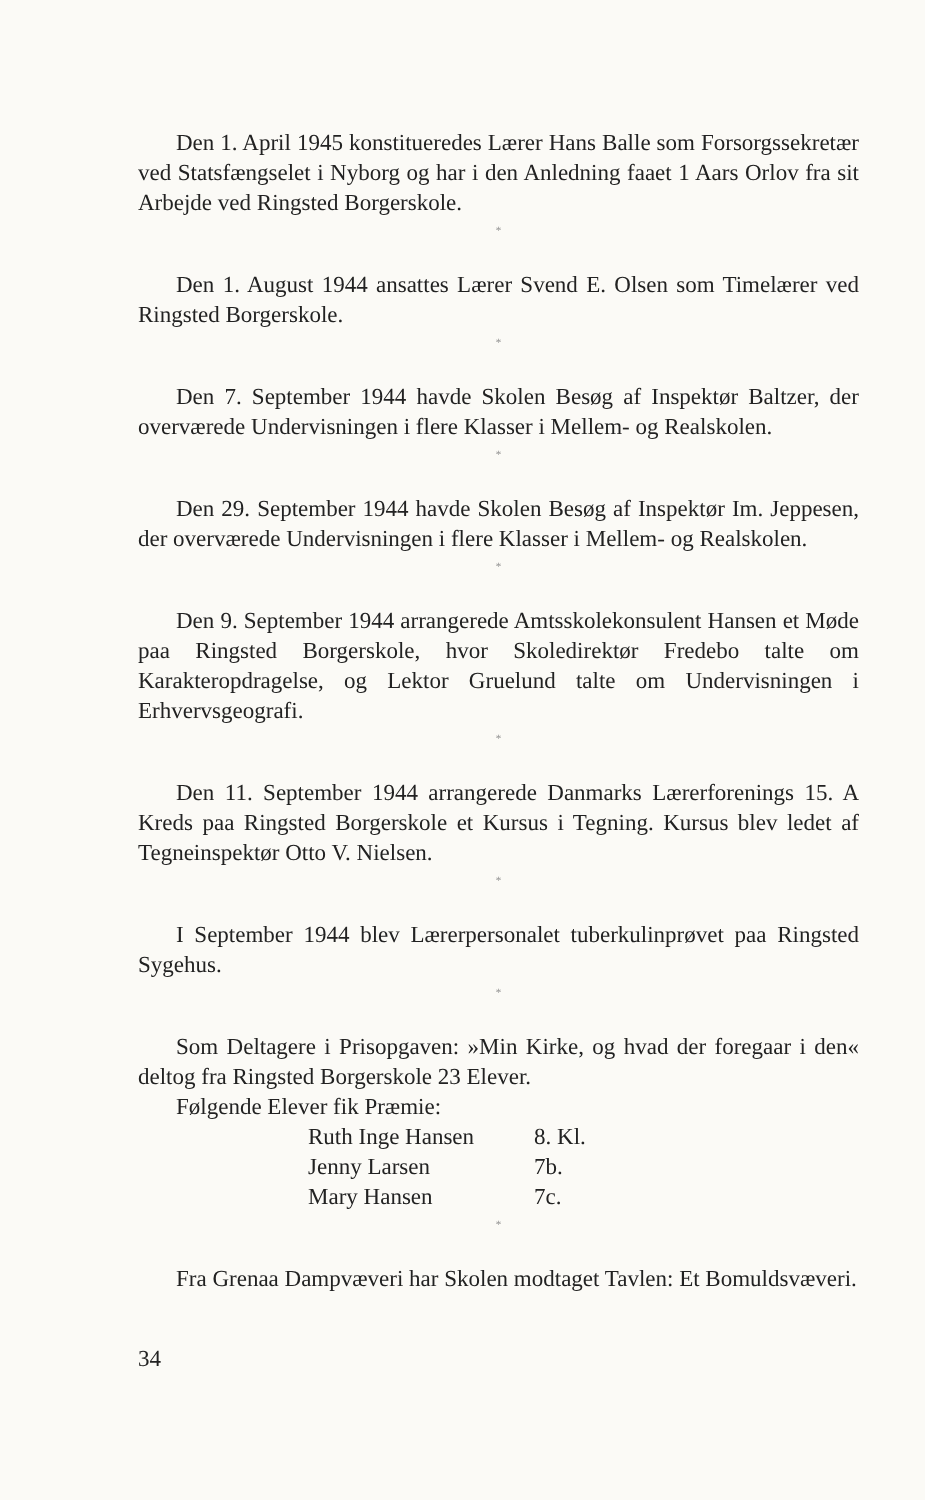Den 1. April 1945 konstitueredes Lærer Hans Balle som Forsorgssekretær ved Statsfængselet i Nyborg og har i den Anledning faaet 1 Aars Orlov fra sit Arbejde ved Ringsted Borgerskole.
*
Den 1. August 1944 ansattes Lærer Svend E. Olsen som Timelærer ved Ringsted Borgerskole.
*
Den 7. September 1944 havde Skolen Besøg af Inspektør Baltzer, der overværede Undervisningen i flere Klasser i Mellem- og Realskolen.
*
Den 29. September 1944 havde Skolen Besøg af Inspektør Im. Jeppesen, der overværede Undervisningen i flere Klasser i Mellem- og Realskolen.
*
Den 9. September 1944 arrangerede Amtsskolekonsulent Hansen et Møde paa Ringsted Borgerskole, hvor Skoledirektør Fredebo talte om Karakteropdragelse, og Lektor Gruelund talte om Undervisningen i Erhvervsgeografi.
*
Den 11. September 1944 arrangerede Danmarks Lærerforenings 15. A Kreds paa Ringsted Borgerskole et Kursus i Tegning. Kursus blev ledet af Tegneinspektør Otto V. Nielsen.
*
I September 1944 blev Lærerpersonalet tuberkulinprøvet paa Ringsted Sygehus.
*
Som Deltagere i Prisopgaven: »Min Kirke, og hvad der foregaar i den« deltog fra Ringsted Borgerskole 23 Elever.
Følgende Elever fik Præmie:
| Ruth Inge Hansen | 8. Kl. |
| Jenny Larsen | 7b. |
| Mary Hansen | 7c. |
*
Fra Grenaa Dampvæveri har Skolen modtaget Tavlen: Et Bomuldsvæveri.
34